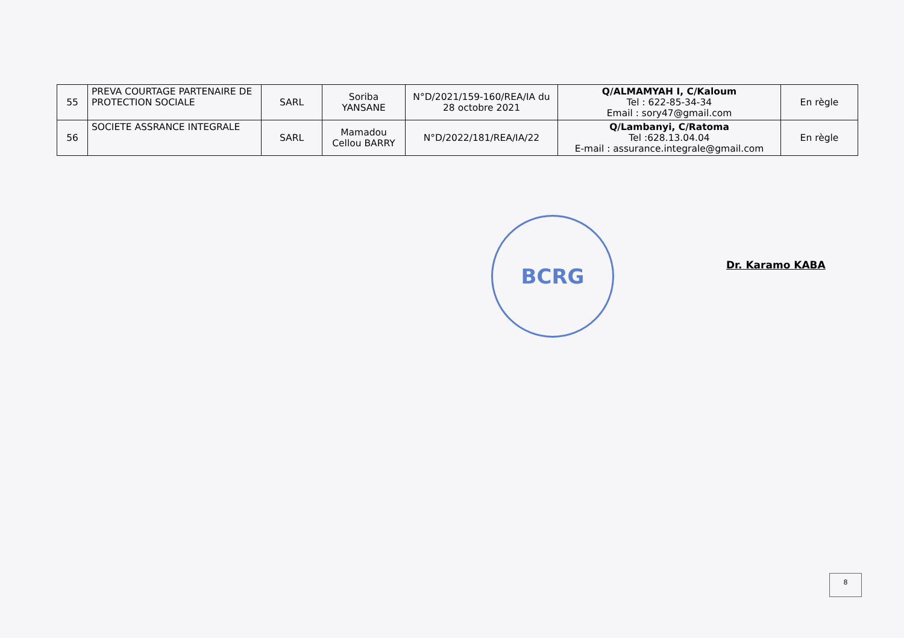| 55 | PREVA COURTAGE PARTENAIRE DE PROTECTION SOCIALE | SARL | Soriba YANSANE | N°D/2021/159-160/REA/IA du 28 octobre 2021 | Q/ALMAMYAH I, C/Kaloum Tel : 622-85-34-34 Email : sory47@gmail.com | En règle |
| 56 | SOCIETE ASSRANCE INTEGRALE | SARL | Mamadou Cellou BARRY | N°D/2022/181/REA/IA/22 | Q/Lambanyi, C/Ratoma Tel :628.13.04.04 E-mail : assurance.integrale@gmail.com | En règle |
BCRG
Dr. Karamo KABA
8